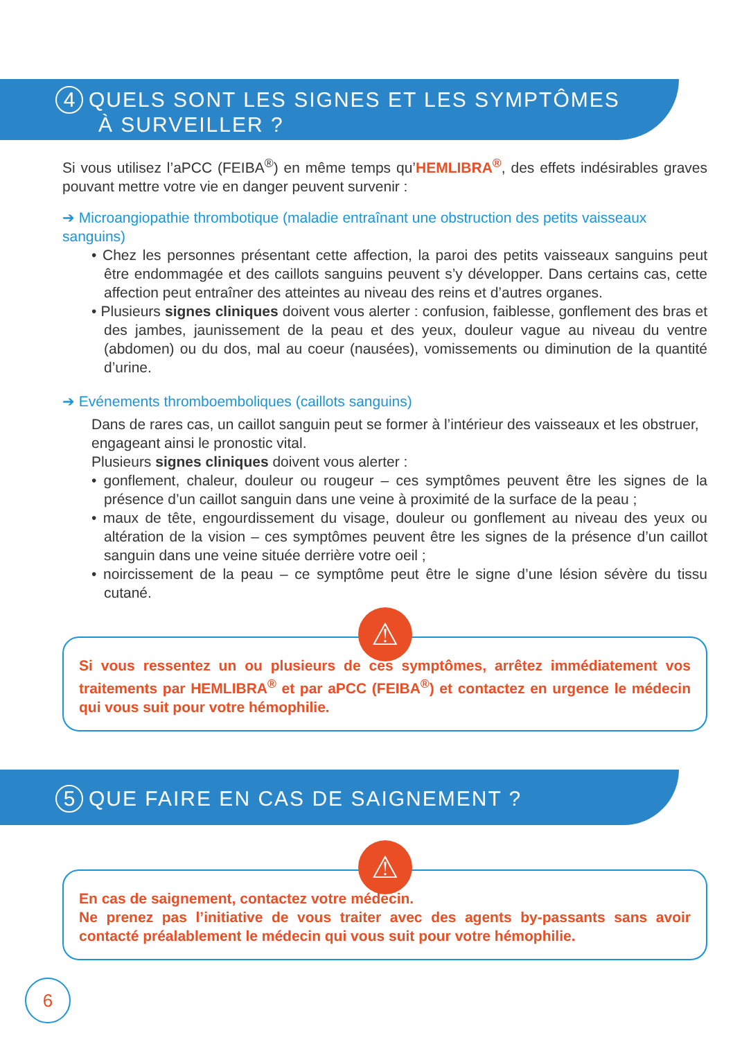4 QUELS SONT LES SIGNES ET LES SYMPTÔMES
À SURVEILLER ?
Si vous utilisez l’aPCC (FEIBA<sup>®</sup>) en même temps qu’HEMLIBRA<sup>®</sup>, des effets indésirables graves pouvant mettre votre vie en danger peuvent survenir :
➔ Microangiopathie thrombotique (maladie entraînant une obstruction des petits vaisseaux sanguins)
• Chez les personnes présentant cette affection, la paroi des petits vaisseaux sanguins peut être endommagée et des caillots sanguins peuvent s’y développer. Dans certains cas, cette affection peut entraîner des atteintes au niveau des reins et d’autres organes.
• Plusieurs signes cliniques doivent vous alerter : confusion, faiblesse, gonflement des bras et des jambes, jaunissement de la peau et des yeux, douleur vague au niveau du ventre (abdomen) ou du dos, mal au coeur (nausées), vomissements ou diminution de la quantité d’urine.
➔ Evénements thromboemboliques (caillots sanguins)
Dans de rares cas, un caillot sanguin peut se former à l’intérieur des vaisseaux et les obstruer, engageant ainsi le pronostic vital.
Plusieurs signes cliniques doivent vous alerter :
• gonflement, chaleur, douleur ou rougeur – ces symptômes peuvent être les signes de la présence d’un caillot sanguin dans une veine à proximité de la surface de la peau ;
• maux de tête, engourdissement du visage, douleur ou gonflement au niveau des yeux ou altération de la vision – ces symptômes peuvent être les signes de la présence d’un caillot sanguin dans une veine située derrière votre oeil ;
• noircissement de la peau – ce symptôme peut être le signe d’une lésion sévère du tissu cutané.
⚠
Si vous ressentez un ou plusieurs de ces symptômes, arrêtez immédiatement vos traitements par HEMLIBRA<sup>®</sup> et par aPCC (FEIBA<sup>®</sup>) et contactez en urgence le médecin qui vous suit pour votre hémophilie.
5 QUE FAIRE EN CAS DE SAIGNEMENT ?
⚠
En cas de saignement, contactez votre médecin.
Ne prenez pas l’initiative de vous traiter avec des agents by-passants sans avoir contacté préalablement le médecin qui vous suit pour votre hémophilie.
6